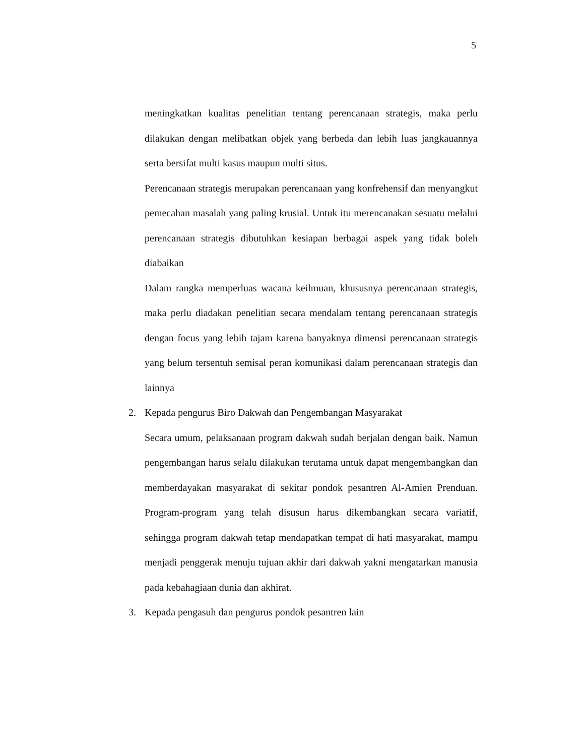5
meningkatkan kualitas penelitian tentang perencanaan strategis, maka perlu dilakukan dengan melibatkan objek yang berbeda dan lebih luas jangkauannya serta bersifat multi kasus maupun multi situs.
Perencanaan strategis merupakan perencanaan yang konfrehensif dan menyangkut pemecahan masalah yang paling krusial. Untuk itu merencanakan sesuatu melalui perencanaan strategis dibutuhkan kesiapan berbagai aspek yang tidak boleh diabaikan
Dalam rangka memperluas wacana keilmuan, khususnya perencanaan strategis, maka perlu diadakan penelitian secara mendalam tentang perencanaan strategis dengan focus yang lebih tajam karena banyaknya dimensi perencanaan strategis yang belum tersentuh semisal peran komunikasi dalam perencanaan strategis dan lainnya
2. Kepada pengurus Biro Dakwah dan Pengembangan Masyarakat
Secara umum, pelaksanaan program dakwah sudah berjalan dengan baik. Namun pengembangan harus selalu dilakukan terutama untuk dapat mengembangkan dan memberdayakan masyarakat di sekitar pondok pesantren Al-Amien Prenduan. Program-program yang telah disusun harus dikembangkan secara variatif, sehingga program dakwah tetap mendapatkan tempat di hati masyarakat, mampu menjadi penggerak menuju tujuan akhir dari dakwah yakni mengatarkan manusia pada kebahagiaan dunia dan akhirat.
3. Kepada pengasuh dan pengurus pondok pesantren lain